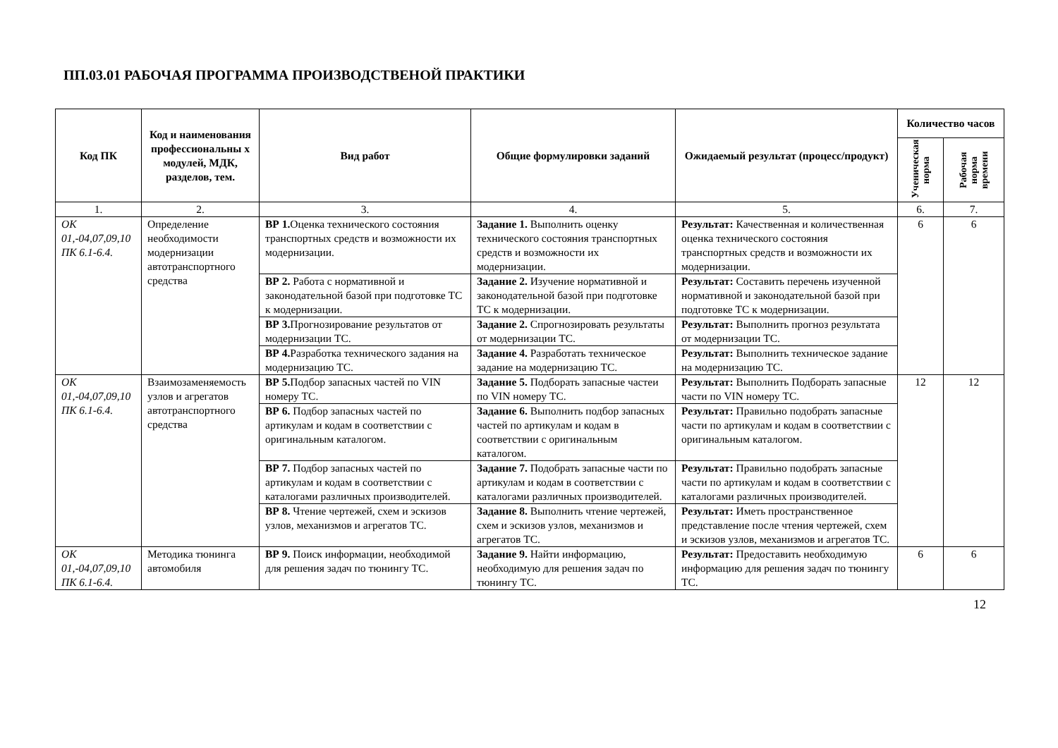ПП.03.01 РАБОЧАЯ ПРОГРАММА ПРОИЗВОДСТВЕНОЙ ПРАКТИКИ
| Код ПК | Код и наименования профессиональны х модулей, МДК, разделов, тем. | Вид работ | Общие формулировки заданий | Ожидаемый результат (процесс/продукт) | Количество часов | |
| --- | --- | --- | --- | --- | --- | --- |
| | | | | | Ученическая норма | Рабочая норма времени |
| 1. | 2. | 3. | 4. | 5. | 6. | 7. |
| ОК 01,-04,07,09,10 ПК 6.1-6.4. | Определение необходимости модернизации автотранспортного средства | ВР 1. Оценка технического состояния транспортных средств и возможности их модернизации. | Задание 1. Выполнить оценку технического состояния транспортных средств и возможности их модернизации. | Результат: Качественная и количественная оценка технического состояния транспортных средств и возможности их модернизации. | 6 | 6 |
| | | ВР 2. Работа с нормативной и законодательной базой при подготовке ТС к модернизации. | Задание 2. Изучение нормативной и законодательной базой при подготовке ТС к модернизации. | Результат: Составить перечень изученной нормативной и законодательной базой при подготовке ТС к модернизации. | | |
| | | ВР 3. Прогнозирование результатов от модернизации ТС. | Задание 2. Спрогнозировать результаты от модернизации ТС. | Результат: Выполнить прогноз результата от модернизации ТС. | | |
| | | ВР 4. Разработка технического задания на модернизацию ТС. | Задание 4. Разработать техническое задание на модернизацию ТС. | Результат: Выполнить техническое задание на модернизацию ТС. | | |
| ОК 01,-04,07,09,10 ПК 6.1-6.4. | Взаимозаменяемость узлов и агрегатов автотранспортного средства | ВР 5. Подбор запасных частей по VIN номеру ТС. | Задание 5. Подборать запасные частеи по VIN номеру ТС. | Результат: Выполнить Подборать запасные части по VIN номеру ТС. | 12 | 12 |
| | | ВР 6. Подбор запасных частей по артикулам и кодам в соответствии с оригинальным каталогом. | Задание 6. Выполнить подбор запасных частей по артикулам и кодам в соответствии с оригинальным каталогом. | Результат: Правильно подобрать запасные части по артикулам и кодам в соответствии с оригинальным каталогом. | | |
| | | ВР 7. Подбор запасных частей по артикулам и кодам в соответствии с каталогами различных производителей. | Задание 7. Подобрать запасные части по артикулам и кодам в соответствии с каталогами различных производителей. | Результат: Правильно подобрать запасные части по артикулам и кодам в соответствии с каталогами различных производителей. | | |
| | | ВР 8. Чтение чертежей, схем и эскизов узлов, механизмов и агрегатов ТС. | Задание 8. Выполнить чтение чертежей, схем и эскизов узлов, механизмов и агрегатов ТС. | Результат: Иметь пространственное представление после чтения чертежей, схем и эскизов узлов, механизмов и агрегатов ТС. | | |
| ОК 01,-04,07,09,10 ПК 6.1-6.4. | Методика тюнинга автомобиля | ВР 9. Поиск информации, необходимой для решения задач по тюнингу ТС. | Задание 9. Найти информацию, необходимую для решения задач по тюнингу ТС. | Результат: Предоставить необходимую информацию для решения задач по тюнингу ТС. | 6 | 6 |
12